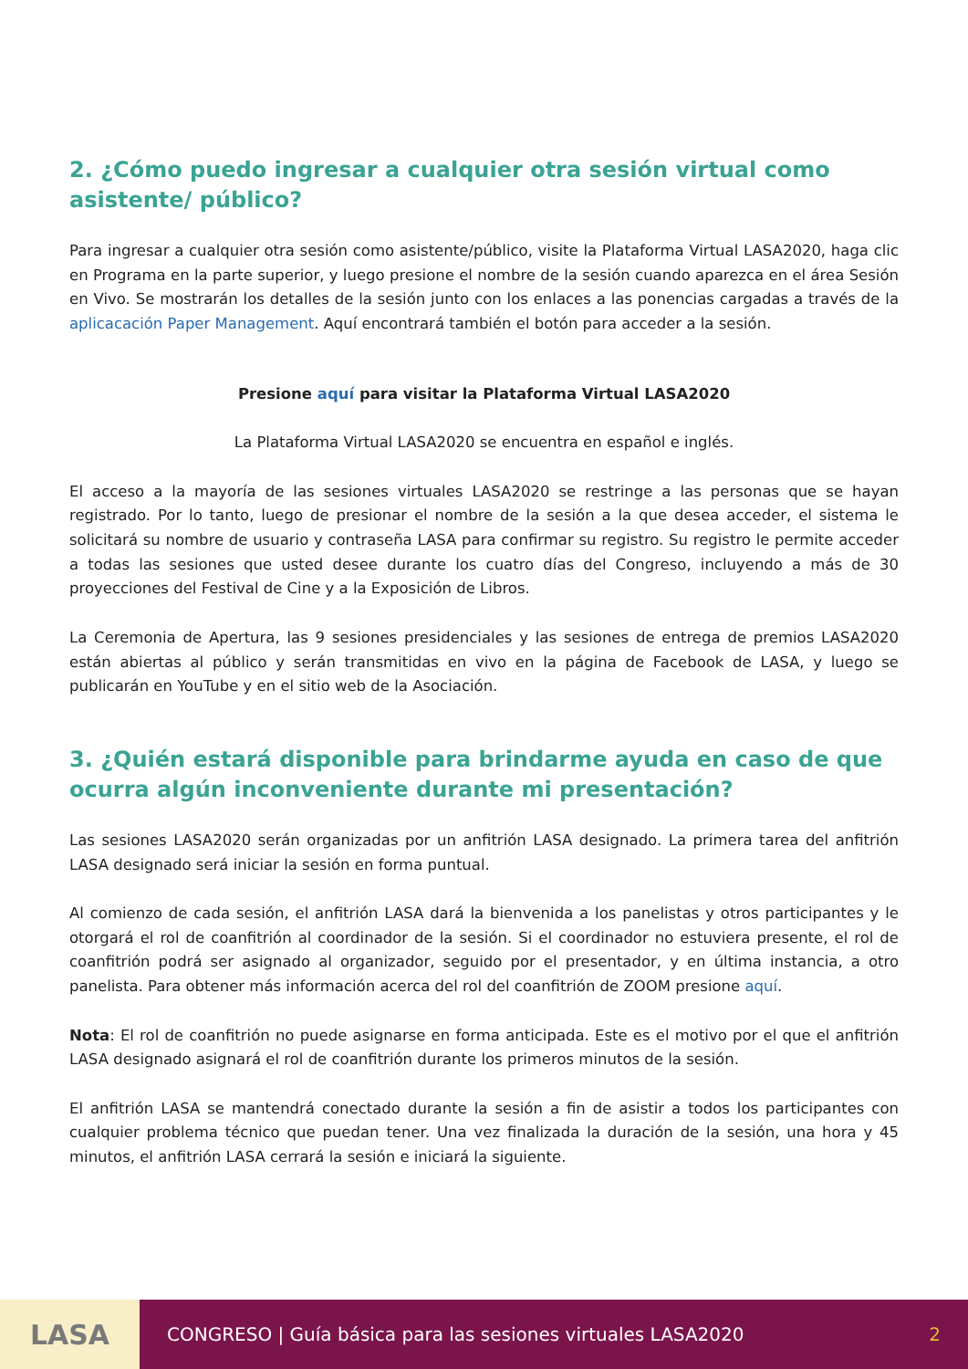2. ¿Cómo puedo ingresar a cualquier otra sesión virtual como asistente/ público?
Para ingresar a cualquier otra sesión como asistente/público, visite la Plataforma Virtual LASA2020, haga clic en Programa en la parte superior, y luego presione el nombre de la sesión cuando aparezca en el área Sesión en Vivo. Se mostrarán los detalles de la sesión junto con los enlaces a las ponencias cargadas a través de la aplicacación Paper Management. Aquí encontrará también el botón para acceder a la sesión.
Presione aquí para visitar la Plataforma Virtual LASA2020
La Plataforma Virtual LASA2020 se encuentra en español e inglés.
El acceso a la mayoría de las sesiones virtuales LASA2020 se restringe a las personas que se hayan registrado. Por lo tanto, luego de presionar el nombre de la sesión a la que desea acceder, el sistema le solicitará su nombre de usuario y contraseña LASA para confirmar su registro. Su registro le permite acceder a todas las sesiones que usted desee durante los cuatro días del Congreso, incluyendo a más de 30 proyecciones del Festival de Cine y a la Exposición de Libros.
La Ceremonia de Apertura, las 9 sesiones presidenciales y las sesiones de entrega de premios LASA2020 están abiertas al público y serán transmitidas en vivo en la página de Facebook de LASA, y luego se publicarán en YouTube y en el sitio web de la Asociación.
3. ¿Quién estará disponible para brindarme ayuda en caso de que ocurra algún inconveniente durante mi presentación?
Las sesiones LASA2020 serán organizadas por un anfitrión LASA designado. La primera tarea del anfitrión LASA designado será iniciar la sesión en forma puntual.
Al comienzo de cada sesión, el anfitrión LASA dará la bienvenida a los panelistas y otros participantes y le otorgará el rol de coanfitrión al coordinador de la sesión. Si el coordinador no estuviera presente, el rol de coanfitrión podrá ser asignado al organizador, seguido por el presentador, y en última instancia, a otro panelista. Para obtener más información acerca del rol del coanfitrión de ZOOM presione aquí.
Nota: El rol de coanfitrión no puede asignarse en forma anticipada. Este es el motivo por el que el anfitrión LASA designado asignará el rol de coanfitrión durante los primeros minutos de la sesión.
El anfitrión LASA se mantendrá conectado durante la sesión a fin de asistir a todos los participantes con cualquier problema técnico que puedan tener. Una vez finalizada la duración de la sesión, una hora y 45 minutos, el anfitrión LASA cerrará la sesión e iniciará la siguiente.
LASA
CONGRESO | Guía básica para las sesiones virtuales LASA2020 2